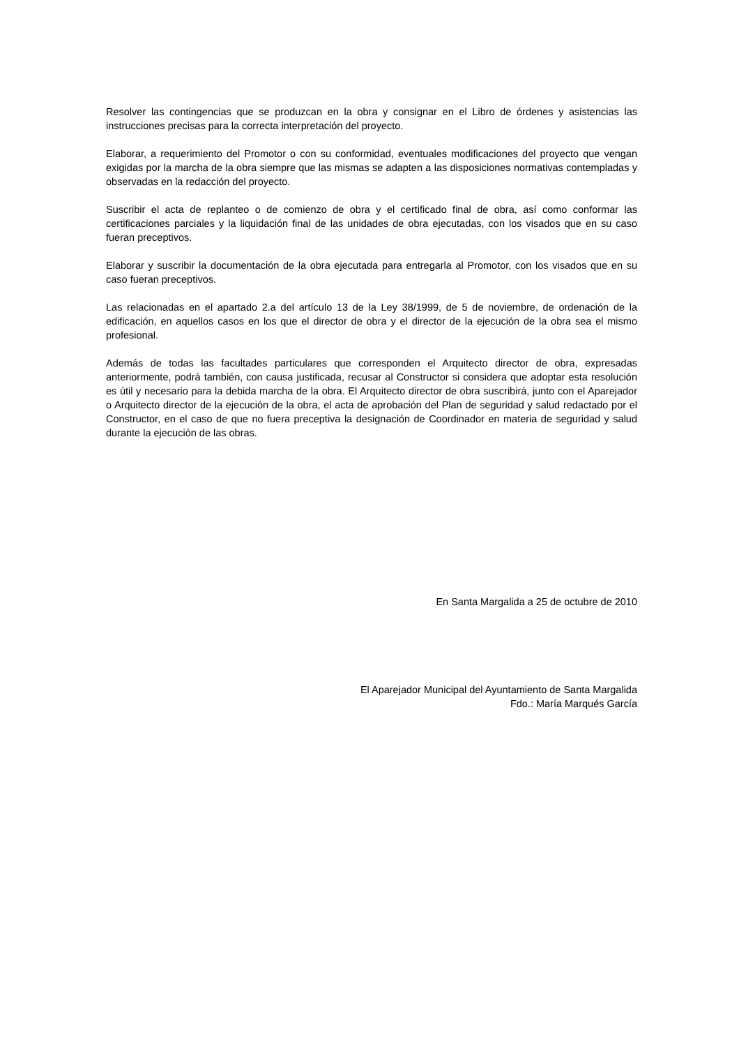Resolver las contingencias que se produzcan en la obra y consignar en el Libro de órdenes y asistencias las instrucciones precisas para la correcta interpretación del proyecto.
Elaborar, a requerimiento del Promotor o con su conformidad, eventuales modificaciones del proyecto que vengan exigidas por la marcha de la obra siempre que las mismas se adapten a las disposiciones normativas contempladas y observadas en la redacción del proyecto.
Suscribir el acta de replanteo o de comienzo de obra y el certificado final de obra, así como conformar las certificaciones parciales y la liquidación final de las unidades de obra ejecutadas, con los visados que en su caso fueran preceptivos.
Elaborar y suscribir la documentación de la obra ejecutada para entregarla al Promotor, con los visados que en su caso fueran preceptivos.
Las relacionadas en el apartado 2.a del artículo 13 de la Ley 38/1999, de 5 de noviembre, de ordenación de la edificación, en aquellos casos en los que el director de obra y el director de la ejecución de la obra sea el mismo profesional.
Además de todas las facultades particulares que corresponden el Arquitecto director de obra, expresadas anteriormente, podrá también, con causa justificada, recusar al Constructor si considera que adoptar esta resolución es útil y necesario para la debida marcha de la obra. El Arquitecto director de obra suscribirá, junto con el Aparejador o Arquitecto director de la ejecución de la obra, el acta de aprobación del Plan de seguridad y salud redactado por el Constructor, en el caso de que no fuera preceptiva la designación de Coordinador en materia de seguridad y salud durante la ejecución de las obras.
En Santa Margalida a 25 de octubre de 2010
El Aparejador Municipal del Ayuntamiento de Santa Margalida
Fdo.: María Marqués García